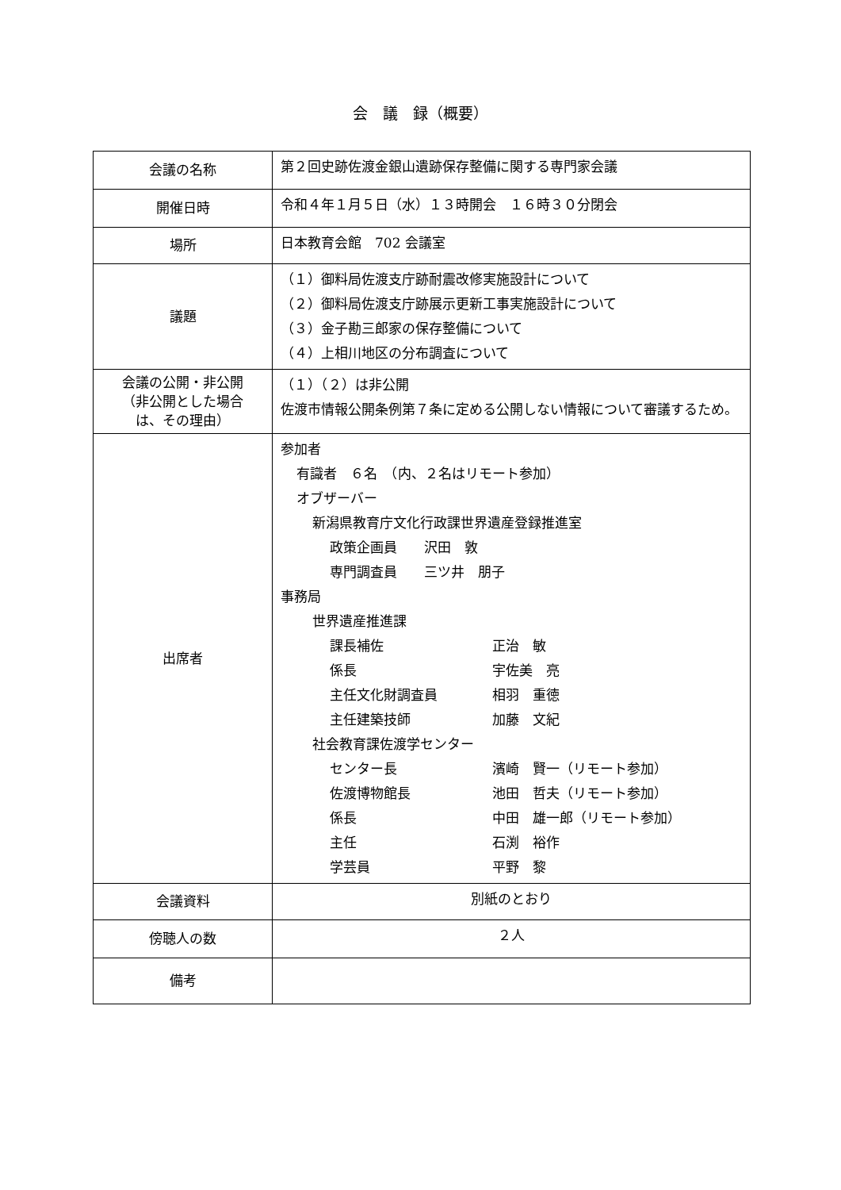会　議　録（概要）
| 会議の名称 | 第２回史跡佐渡金銀山遺跡保存整備に関する専門家会議 |
| 開催日時 | 令和４年１月５日（水）１３時開会 １６時３０分閉会 |
| 場所 | 日本教育会館 702 会議室 |
| 議題 | （１）御料局佐渡支庁跡耐震改修実施設計について （２）御料局佐渡支庁跡展示更新工事実施設計について （３）金子勘三郎家の保存整備について （４）上相川地区の分布調査について |
| 会議の公開・非公開 （非公開とした場合 は、その理由） | （１）（２）は非公開 佐渡市情報公開条例第７条に定める公開しない情報について審議するため。 |
| 出席者 | 参加者 有識者 ６名 （内、２名はリモート参加） オブザーバー 新潟県教育庁文化行政課世界遺産登録推進室 政策企画員 沢田 敦 専門調査員 三ツ井 朋子 事務局 世界遺産推進課 課長補佐 正治 敏 係長 宇佐美 亮 主任文化財調査員 相羽 重徳 主任建築技師 加藤 文紀 社会教育課佐渡学センター センター長 濱崎 賢一（リモート参加） 佐渡博物館長 池田 哲夫（リモート参加） 係長 中田 雄一郎（リモート参加） 主任 石渕 裕作 学芸員 平野 黎 |
| 会議資料 | 別紙のとおり |
| 傍聴人の数 | ２人 |
| 備考 | |